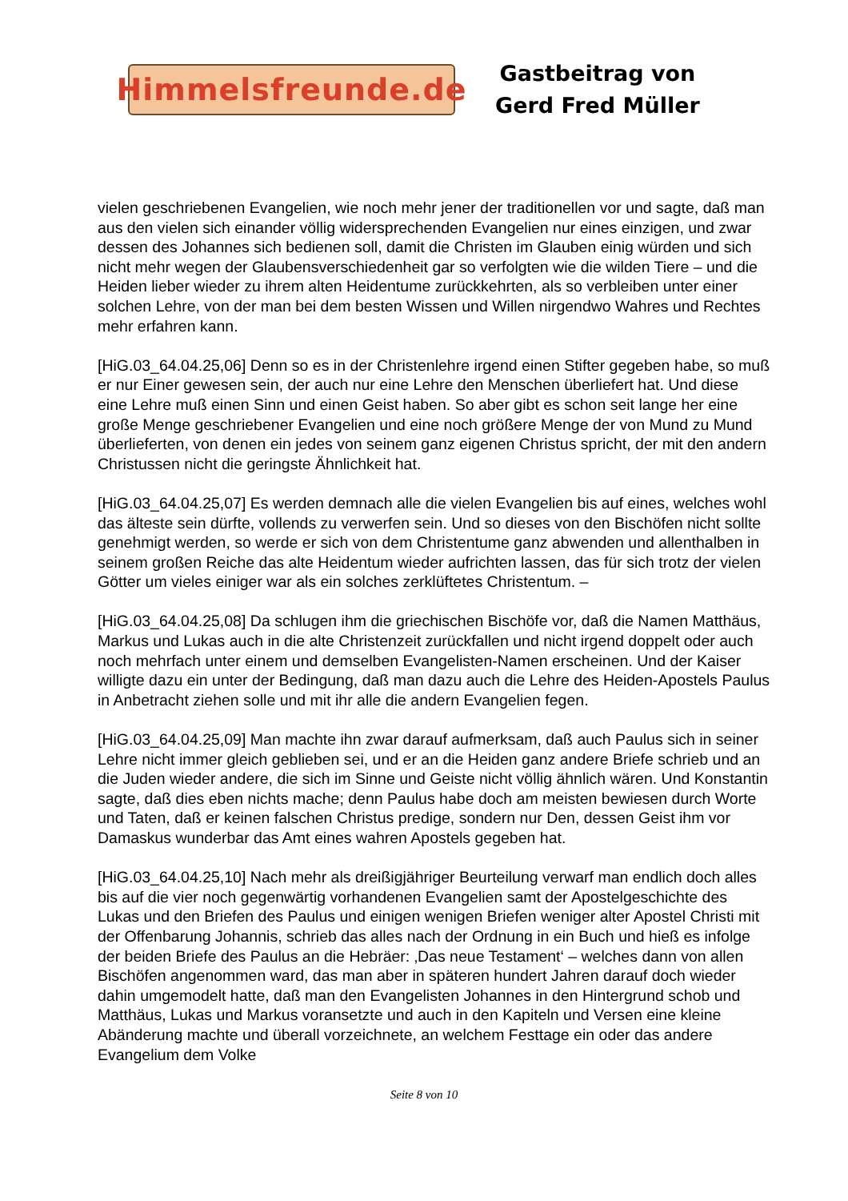Himmelsfreunde.de
Gastbeitrag von
Gerd Fred Müller
vielen geschriebenen Evangelien, wie noch mehr jener der traditionellen vor und sagte, daß man aus den vielen sich einander völlig widersprechenden Evangelien nur eines einzigen, und zwar dessen des Johannes sich bedienen soll, damit die Christen im Glauben einig würden und sich nicht mehr wegen der Glaubensverschiedenheit gar so verfolgten wie die wilden Tiere – und die Heiden lieber wieder zu ihrem alten Heidentume zurückkehrten, als so verbleiben unter einer solchen Lehre, von der man bei dem besten Wissen und Willen nirgendwo Wahres und Rechtes mehr erfahren kann.
[HiG.03_64.04.25,06] Denn so es in der Christenlehre irgend einen Stifter gegeben habe, so muß er nur Einer gewesen sein, der auch nur eine Lehre den Menschen überliefert hat. Und diese eine Lehre muß einen Sinn und einen Geist haben. So aber gibt es schon seit lange her eine große Menge geschriebener Evangelien und eine noch größere Menge der von Mund zu Mund überlieferten, von denen ein jedes von seinem ganz eigenen Christus spricht, der mit den andern Christussen nicht die geringste Ähnlichkeit hat.
[HiG.03_64.04.25,07] Es werden demnach alle die vielen Evangelien bis auf eines, welches wohl das älteste sein dürfte, vollends zu verwerfen sein. Und so dieses von den Bischöfen nicht sollte genehmigt werden, so werde er sich von dem Christentume ganz abwenden und allenthalben in seinem großen Reiche das alte Heidentum wieder aufrichten lassen, das für sich trotz der vielen Götter um vieles einiger war als ein solches zerklüftetes Christentum. –
[HiG.03_64.04.25,08] Da schlugen ihm die griechischen Bischöfe vor, daß die Namen Matthäus, Markus und Lukas auch in die alte Christenzeit zurückfallen und nicht irgend doppelt oder auch noch mehrfach unter einem und demselben Evangelisten-Namen erscheinen. Und der Kaiser willigte dazu ein unter der Bedingung, daß man dazu auch die Lehre des Heiden-Apostels Paulus in Anbetracht ziehen solle und mit ihr alle die andern Evangelien fegen.
[HiG.03_64.04.25,09] Man machte ihn zwar darauf aufmerksam, daß auch Paulus sich in seiner Lehre nicht immer gleich geblieben sei, und er an die Heiden ganz andere Briefe schrieb und an die Juden wieder andere, die sich im Sinne und Geiste nicht völlig ähnlich wären. Und Konstantin sagte, daß dies eben nichts mache; denn Paulus habe doch am meisten bewiesen durch Worte und Taten, daß er keinen falschen Christus predige, sondern nur Den, dessen Geist ihm vor Damaskus wunderbar das Amt eines wahren Apostels gegeben hat.
[HiG.03_64.04.25,10] Nach mehr als dreißigjähriger Beurteilung verwarf man endlich doch alles bis auf die vier noch gegenwärtig vorhandenen Evangelien samt der Apostelgeschichte des Lukas und den Briefen des Paulus und einigen wenigen Briefen weniger alter Apostel Christi mit der Offenbarung Johannis, schrieb das alles nach der Ordnung in ein Buch und hieß es infolge der beiden Briefe des Paulus an die Hebräer: ‚Das neue Testament‘ – welches dann von allen Bischöfen angenommen ward, das man aber in späteren hundert Jahren darauf doch wieder dahin umgemodelt hatte, daß man den Evangelisten Johannes in den Hintergrund schob und Matthäus, Lukas und Markus voransetzte und auch in den Kapiteln und Versen eine kleine Abänderung machte und überall vorzeichnete, an welchem Festtage ein oder das andere Evangelium dem Volke
Seite 8 von 10